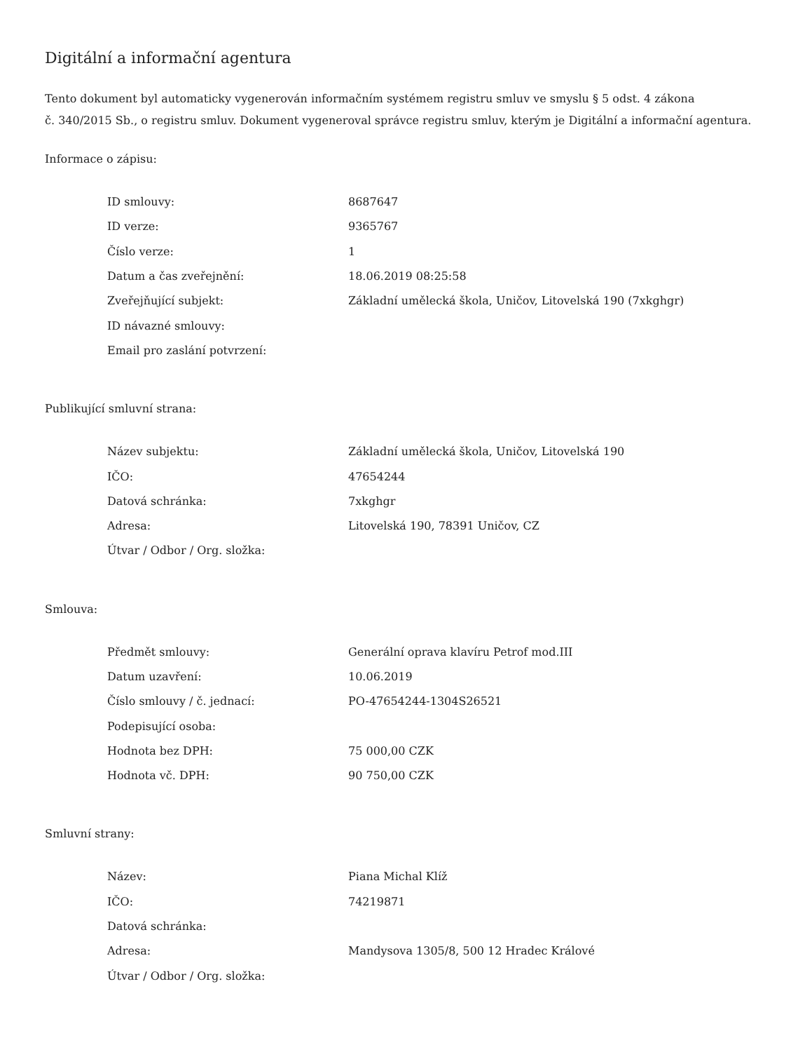Digitální a informační agentura
Tento dokument byl automaticky vygenerován informačním systémem registru smluv ve smyslu § 5 odst. 4 zákona
č. 340/2015 Sb., o registru smluv. Dokument vygeneroval správce registru smluv, kterým je Digitální a informační agentura.
Informace o zápisu:
| ID smlouvy: | 8687647 |
| ID verze: | 9365767 |
| Číslo verze: | 1 |
| Datum a čas zveřejnění: | 18.06.2019 08:25:58 |
| Zveřejňující subjekt: | Základní umělecká škola, Uničov, Litovelská 190 (7xkghgr) |
| ID návazné smlouvy: | |
| Email pro zaslání potvrzení: | |
Publikující smluvní strana:
| Název subjektu: | Základní umělecká škola, Uničov, Litovelská 190 |
| IČO: | 47654244 |
| Datová schránka: | 7xkghgr |
| Adresa: | Litovelská 190, 78391 Uničov, CZ |
| Útvar / Odbor / Org. složka: | |
Smlouva:
| Předmět smlouvy: | Generální oprava klavíru Petrof mod.III |
| Datum uzavření: | 10.06.2019 |
| Číslo smlouvy / č. jednací: | PO-47654244-1304S26521 |
| Podepisující osoba: | |
| Hodnota bez DPH: | 75 000,00 CZK |
| Hodnota vč. DPH: | 90 750,00 CZK |
Smluvní strany:
| Název: | Piana Michal Klíž |
| IČO: | 74219871 |
| Datová schránka: | |
| Adresa: | Mandysova 1305/8, 500 12 Hradec Králové |
| Útvar / Odbor / Org. složka: | |